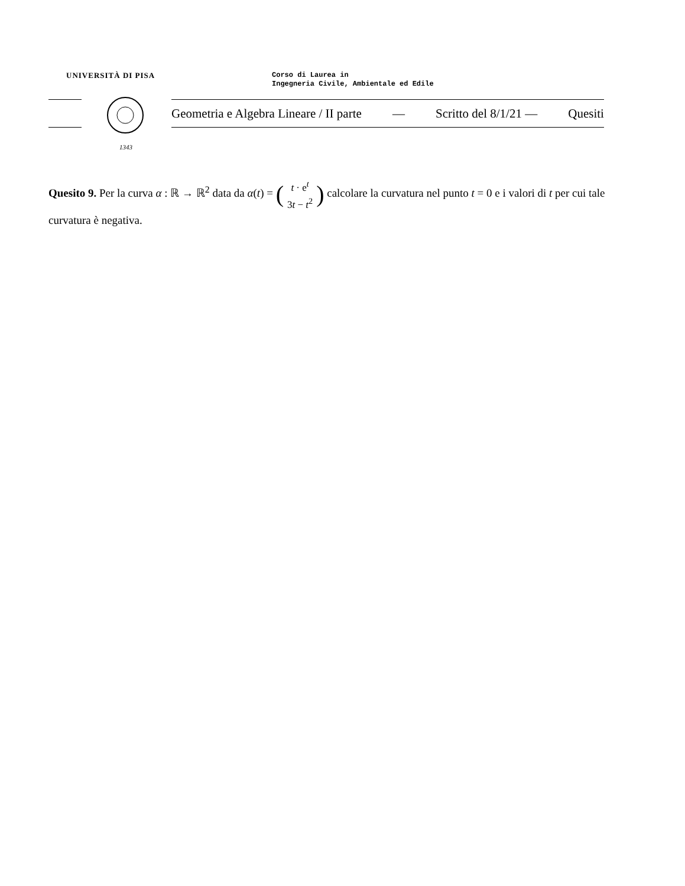UNIVERSITÀ DI PISA
Corso di Laurea in
Ingegneria Civile, Ambientale ed Edile
1343
Geometria e Algebra Lineare / II parte — Scritto del 8/1/21 — Quesiti
Quesito 9. Per la curva α : ℝ → ℝ<sup>2</sup> data da α(t) = (t · e<sup>t</sup>
3t − t<sup>2</sup>) calcolare la curvatura nel punto t = 0 e i valori di t per cui tale curvatura è negativa.